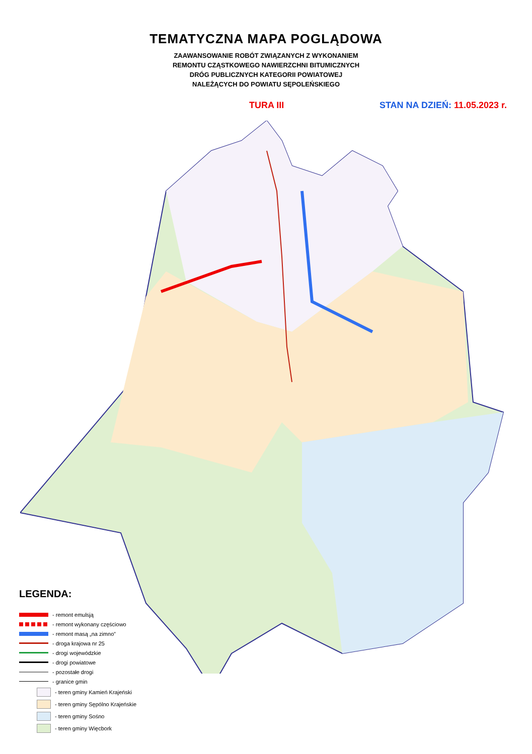TEMATYCZNA MAPA POGLĄDOWA
ZAAWANSOWANIE ROBÓT ZWIĄZANYCH Z WYKONANIEM
REMONTU CZĄSTKOWEGO NAWIERZCHNI BITUMICZNYCH
DRÓG PUBLICZNYCH KATEGORII POWIATOWEJ
NALEŻĄCYCH DO POWIATU SĘPOLEŃSKIEGO
TURA III STAN NA DZIEŃ: 11.05.2023 r.
LEGENDA:
- remont emulsją
- remont wykonany częściowo
- remont masą „na zimno”
- droga krajowa nr 25
- drogi wojewódzkie
- drogi powiatowe
- pozostałe drogi
- granice gmin
- teren gminy Kamień Krajeński
- teren gminy Sępólno Krajeńskie
- teren gminy Sośno
- teren gminy Więcbork